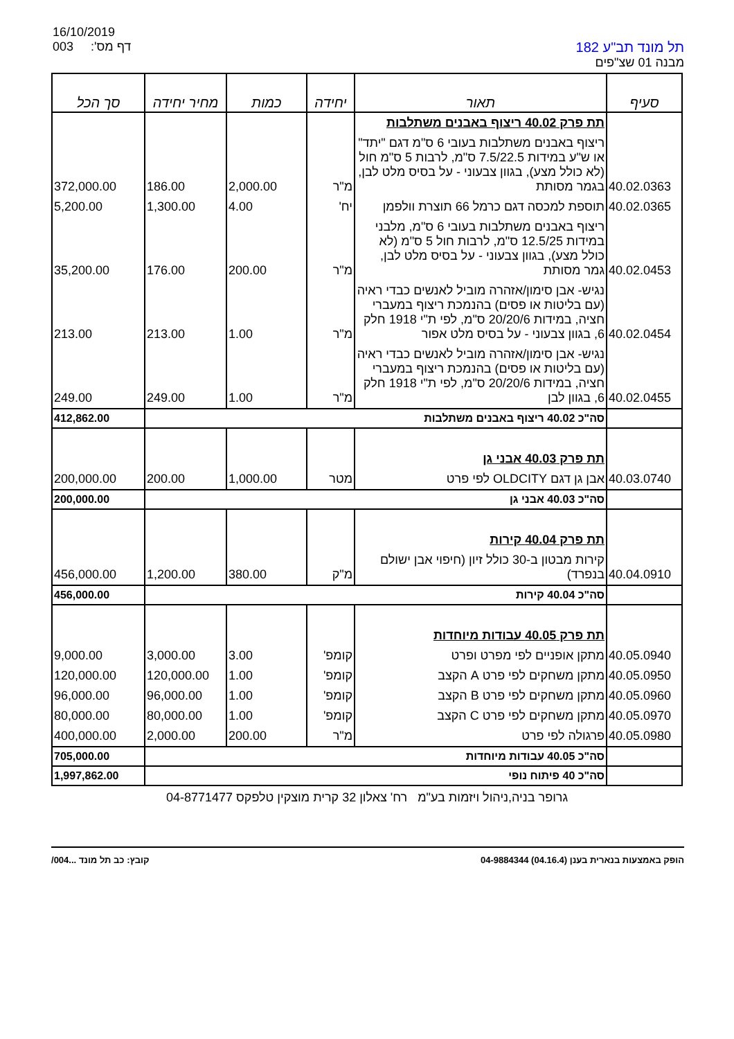16/10/2019
003 דף מס':
תל מונד תב"ע 182
מבנה 01 שצ"פים
| סעיף | תאור | יחידה | כמות | מחיר יחידה | סך הכל |
| --- | --- | --- | --- | --- | --- |
| | תת פרק 40.02 ריצוף באבנים משתלבות | | | | |
| 40.02.0363 | ריצוף באבנים משתלבות בעובי 6 ס"מ דגם "יתד" או ש"ע במידות 7.5/22.5 ס"מ, לרבות 5 ס"מ חול (לא כולל מצע), בגוון צבעוני - על בסיס מלט לבן, בגמר מסותת | מ"ר | 2,000.00 | 186.00 | 372,000.00 |
| 40.02.0365 | תוספת למכסה דגם כרמל 66 תוצרת וולפמן | יח' | 4.00 | 1,300.00 | 5,200.00 |
| 40.02.0453 | ריצוף באבנים משתלבות בעובי 6 ס"מ, מלבני במידות 12.5/25 ס"מ, לרבות חול 5 ס"מ (לא כולל מצע), בגוון צבעוני - על בסיס מלט לבן, גמר מסותת | מ"ר | 200.00 | 176.00 | 35,200.00 |
| 40.02.0454 | נגיש- אבן סימון/אזהרה מוביל לאנשים כבדי ראיה (עם בליטות או פסים) בהנמכת ריצוף במעברי חציה, במידות 20/20/6 ס"מ, לפי ת"י 1918 חלק 6, בגוון צבעוני - על בסיס מלט אפור | מ"ר | 1.00 | 213.00 | 213.00 |
| 40.02.0455 | נגיש- אבן סימון/אזהרה מוביל לאנשים כבדי ראיה (עם בליטות או פסים) בהנמכת ריצוף במעברי חציה, במידות 20/20/6 ס"מ, לפי ת"י 1918 חלק 6, בגוון לבן | מ"ר | 1.00 | 249.00 | 249.00 |
| | סה"כ 40.02 ריצוף באבנים משתלבות | | | | 412,862.00 |
| | תת פרק 40.03 אבני גן | | | | |
| 40.03.0740 | אבן גן דגם OLDCITY לפי פרט | מטר | 1,000.00 | 200.00 | 200,000.00 |
| | סה"כ 40.03 אבני גן | | | | 200,000.00 |
| | תת פרק 40.04 קירות | | | | |
| 40.04.0910 | קירות מבטון ב-30 כולל זיון (חיפוי אבן ישולם בנפרד) | מ"ק | 380.00 | 1,200.00 | 456,000.00 |
| | סה"כ 40.04 קירות | | | | 456,000.00 |
| | תת פרק 40.05 עבודות מיוחדות | | | | |
| 40.05.0940 | מתקן אופניים לפי מפרט ופרט | קומפ' | 3.00 | 3,000.00 | 9,000.00 |
| 40.05.0950 | מתקן משחקים לפי פרט A הקצב | קומפ' | 1.00 | 120,000.00 | 120,000.00 |
| 40.05.0960 | מתקן משחקים לפי פרט B הקצב | קומפ' | 1.00 | 96,000.00 | 96,000.00 |
| 40.05.0970 | מתקן משחקים לפי פרט C הקצב | קומפ' | 1.00 | 80,000.00 | 80,000.00 |
| 40.05.0980 | פרגולה לפי פרט | מ"ר | 200.00 | 2,000.00 | 400,000.00 |
| | סה"כ 40.05 עבודות מיוחדות | | | | 705,000.00 |
| | סה"כ 40 פיתוח נופי | | | | 1,997,862.00 |
גרופר בניה,ניהול ויזמות בע"מ רח' צאלון 32 קרית מוצקין טלפקס 04-8771477
הופק באמצעות בנארית בענן (04.16.4) 04-9884344 קובץ: כב תל מונד ...004/